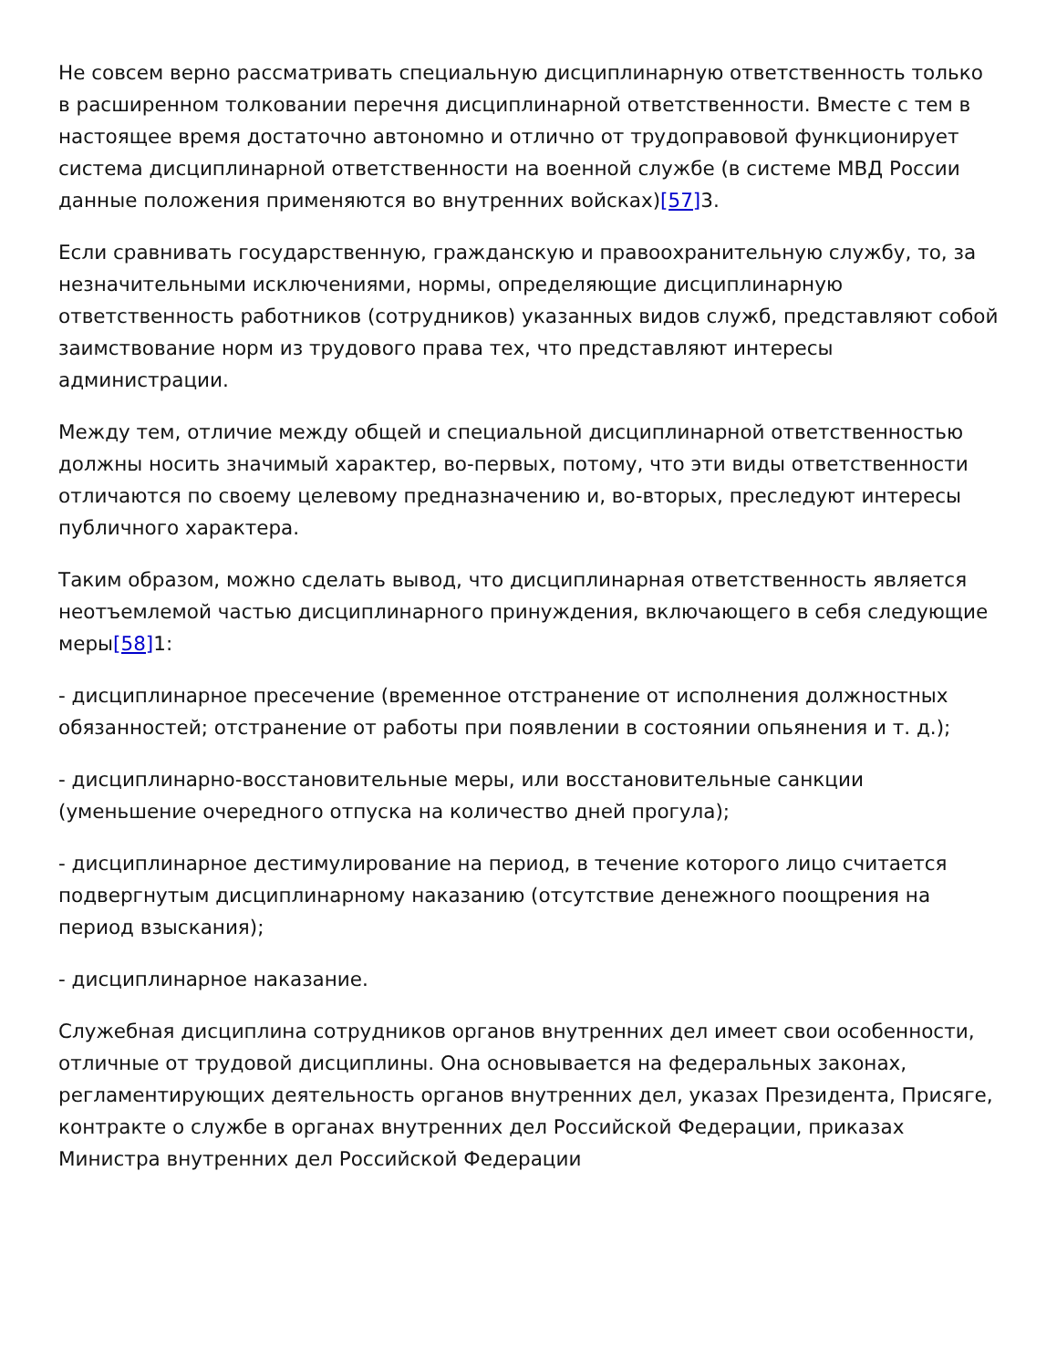Не совсем верно рассматривать специальную дисциплинарную ответственность только в расширенном толковании перечня дисциплинарной ответственности. Вместе с тем в настоящее время достаточно автономно и отлично от трудоправовой функционирует система дисциплинарной ответственности на военной службе (в системе МВД России данные положения применяются во внутренних войсках)[57] 3.
Если сравнивать государственную, гражданскую и правоохранительную службу, то, за незначительными исключениями, нормы, определяющие дисциплинарную ответственность работников (сотрудников) указанных видов служб, представляют собой заимствование норм из трудового права тех, что представляют интересы администрации.
Между тем, отличие между общей и специальной дисциплинарной ответственностью должны носить значимый характер, во-первых, потому, что эти виды ответственности отличаются по своему целевому предназначению и, во-вторых, преследуют интересы публичного характера.
Таким образом, можно сделать вывод, что дисциплинарная ответственность является неотъемлемой частью дисциплинарного принуждения, включающего в себя следующие меры[58] 1:
- дисциплинарное пресечение (временное отстранение от исполнения должностных обязанностей; отстранение от работы при появлении в состоянии опьянения и т. д.);
- дисциплинарно-восстановительные меры, или восстановительные санкции (уменьшение очередного отпуска на количество дней прогула);
- дисциплинарное дестимулирование на период, в течение которого лицо считается подвергнутым дисциплинарному наказанию (отсутствие денежного поощрения на период взыскания);
- дисциплинарное наказание.
Служебная дисциплина сотрудников органов внутренних дел имеет свои особенности, отличные от трудовой дисциплины. Она основывается на федеральных законах, регламентирующих деятельность органов внутренних дел, указах Президента, Присяге, контракте о службе в органах внутренних дел Российской Федерации, приказах Министра внутренних дел Российской Федерации